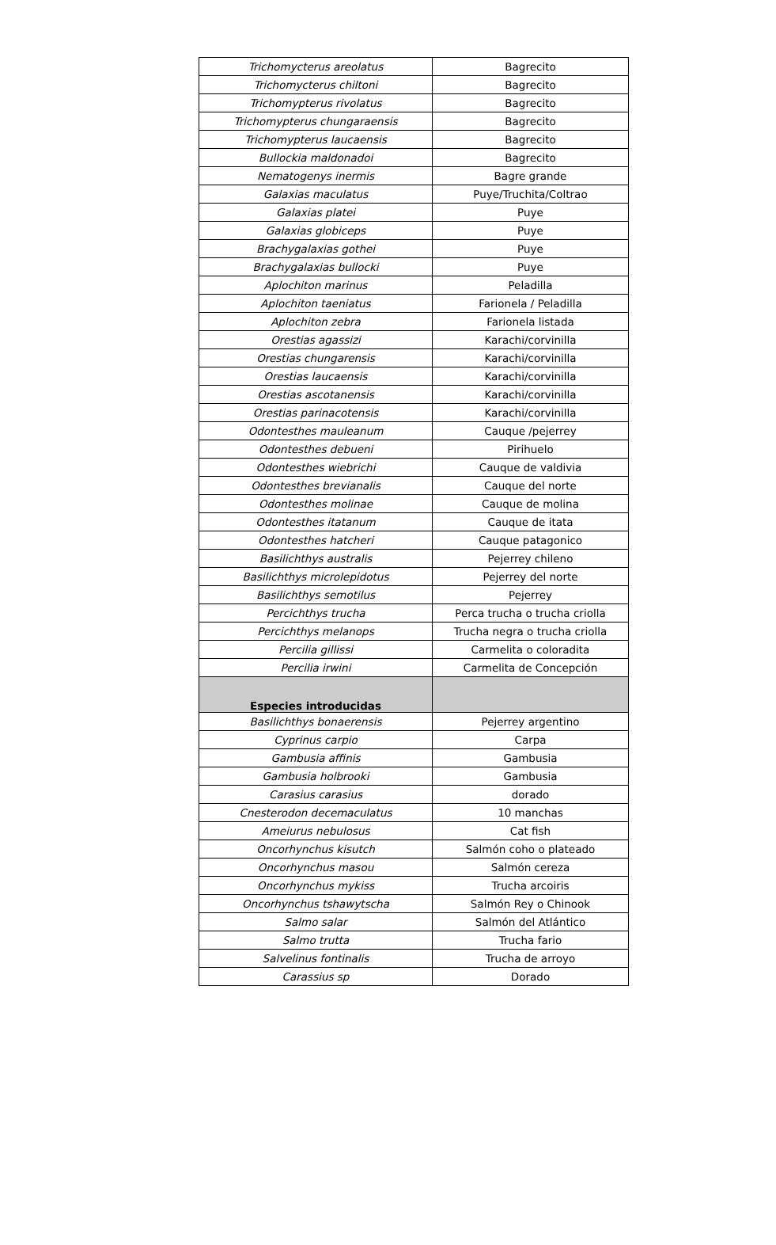| Trichomycterus areolatus | Bagrecito |
| Trichomycterus chiltoni | Bagrecito |
| Trichomypterus rivolatus | Bagrecito |
| Trichomypterus chungaraensis | Bagrecito |
| Trichomypterus laucaensis | Bagrecito |
| Bullockia maldonadoi | Bagrecito |
| Nematogenys inermis | Bagre grande |
| Galaxias maculatus | Puye/Truchita/Coltrao |
| Galaxias platei | Puye |
| Galaxias globiceps | Puye |
| Brachygalaxias gothei | Puye |
| Brachygalaxias bullocki | Puye |
| Aplochiton marinus | Peladilla |
| Aplochiton taeniatus | Farionela / Peladilla |
| Aplochiton zebra | Farionela listada |
| Orestias agassizi | Karachi/corvinilla |
| Orestias chungarensis | Karachi/corvinilla |
| Orestias laucaensis | Karachi/corvinilla |
| Orestias ascotanensis | Karachi/corvinilla |
| Orestias parinacotensis | Karachi/corvinilla |
| Odontesthes mauleanum | Cauque /pejerrey |
| Odontesthes debueni | Pirihuelo |
| Odontesthes wiebrichi | Cauque de valdivia |
| Odontesthes brevianalis | Cauque del norte |
| Odontesthes molinae | Cauque de molina |
| Odontesthes itatanum | Cauque de itata |
| Odontesthes hatcheri | Cauque patagonico |
| Basilichthys australis | Pejerrey chileno |
| Basilichthys microlepidotus | Pejerrey del norte |
| Basilichthys semotilus | Pejerrey |
| Percichthys trucha | Perca trucha o trucha criolla |
| Percichthys melanops | Trucha negra o trucha criolla |
| Percilia gillissi | Carmelita o coloradita |
| Percilia irwini | Carmelita de Concepción |
| Especies introducidas | |
| Basilichthys bonaerensis | Pejerrey argentino |
| Cyprinus carpio | Carpa |
| Gambusia affinis | Gambusia |
| Gambusia holbrooki | Gambusia |
| Carasius carasius | dorado |
| Cnesterodon decemaculatus | 10 manchas |
| Ameiurus nebulosus | Cat fish |
| Oncorhynchus kisutch | Salmón coho o plateado |
| Oncorhynchus masou | Salmón cereza |
| Oncorhynchus mykiss | Trucha arcoiris |
| Oncorhynchus tshawytscha | Salmón Rey o Chinook |
| Salmo salar | Salmón del Atlántico |
| Salmo trutta | Trucha fario |
| Salvelinus fontinalis | Trucha de arroyo |
| Carassius sp | Dorado |